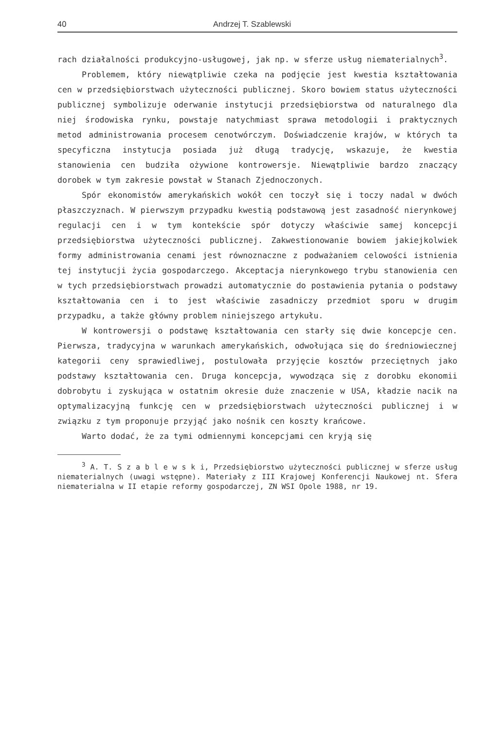40 Andrzej T. Szablewski
rach działalności produkcyjno-usługowej, jak np. w sferze usług niematerialnych<sup>3</sup>.
Problemem, który niewątpliwie czeka na podjęcie jest kwestia kształtowania cen w przedsiębiorstwach użyteczności publicznej. Skoro bowiem status użyteczności publicznej symbolizuje oderwanie instytucji przedsiębiorstwa od naturalnego dla niej środowiska rynku, powstaje natychmiast sprawa metodologii i praktycznych metod administrowania procesem cenotwórczym. Doświadczenie krajów, w których ta specyficzna instytucja posiada już długą tradycję, wskazuje, że kwestia stanowienia cen budziła ożywione kontrowersje. Niewątpliwie bardzo znaczący dorobek w tym zakresie powstał w Stanach Zjednoczonych.
Spór ekonomistów amerykańskich wokół cen toczył się i toczy nadal w dwóch płaszczyznach. W pierwszym przypadku kwestią podstawową jest zasadność nierynkowej regulacji cen i w tym kontekście spór dotyczy właściwie samej koncepcji przedsiębiorstwa użyteczności publicznej. Zakwestionowanie bowiem jakiejkolwiek formy administrowania cenami jest równoznaczne z podważaniem celowości istnienia tej instytucji życia gospodarczego. Akceptacja nierynkowego trybu stanowienia cen w tych przedsiębiorstwach prowadzi automatycznie do postawienia pytania o podstawy kształtowania cen i to jest właściwie zasadniczy przedmiot sporu w drugim przypadku, a także główny problem niniejszego artykułu.
W kontrowersji o podstawę kształtowania cen starły się dwie koncepcje cen. Pierwsza, tradycyjna w warunkach amerykańskich, odwołująca się do średniowiecznej kategorii ceny sprawiedliwej, postulowała przyjęcie kosztów przeciętnych jako podstawy kształtowania cen. Druga koncepcja, wywodząca się z dorobku ekonomii dobrobytu i zyskująca w ostatnim okresie duże znaczenie w USA, kładzie nacik na optymalizacyjną funkcję cen w przedsiębiorstwach użyteczności publicznej i w związku z tym proponuje przyjąć jako nośnik cen koszty krańcowe.
Warto dodać, że za tymi odmiennymi koncepcjami cen kryją się
<sup>3</sup> A. T. S z a b l e w s k i, Przedsiębiorstwo użyteczności publicznej w sferze usług niematerialnych (uwagi wstępne). Materiały z III Krajowej Konferencji Naukowej nt. Sfera niematerialna w II etapie reformy gospodarczej, ZN WSI Opole 1988, nr 19.